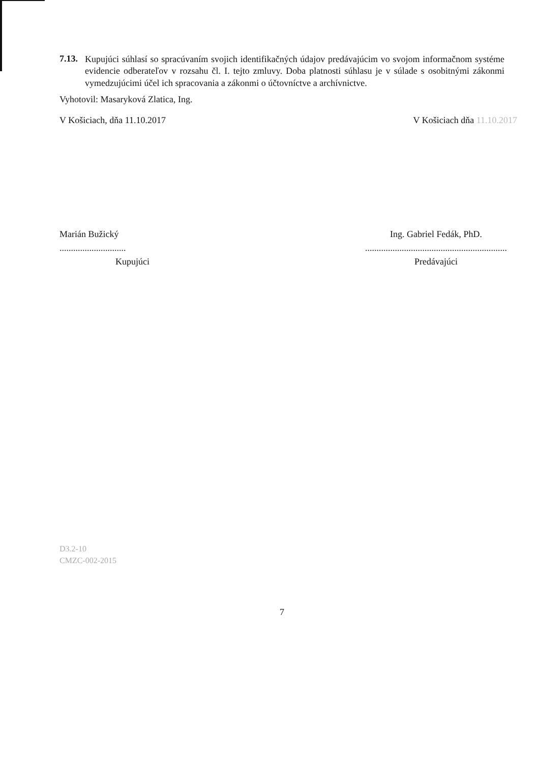7.13.
Kupujúci súhlasí so spracúvaním svojich identifikačných údajov predávajúcim vo svojom informačnom systéme evidencie odberateľov v rozsahu čl. I. tejto zmluvy. Doba platnosti súhlasu je v súlade s osobitnými zákonmi vymedzujúcimi účel ich spracovania a zákonmi o účtovníctve a archívnictve.
Vyhotovil: Masaryková Zlatica, Ing.
V Košiciach, dňa 11.10.2017 V Košiciach dňa 11.10.2017
Marián Bužický
.............................
Kupujúci
Ing. Gabriel Fedák, PhD.
..............................................................
Predávajúci
D3.2-10
CMZC-002-2015
7